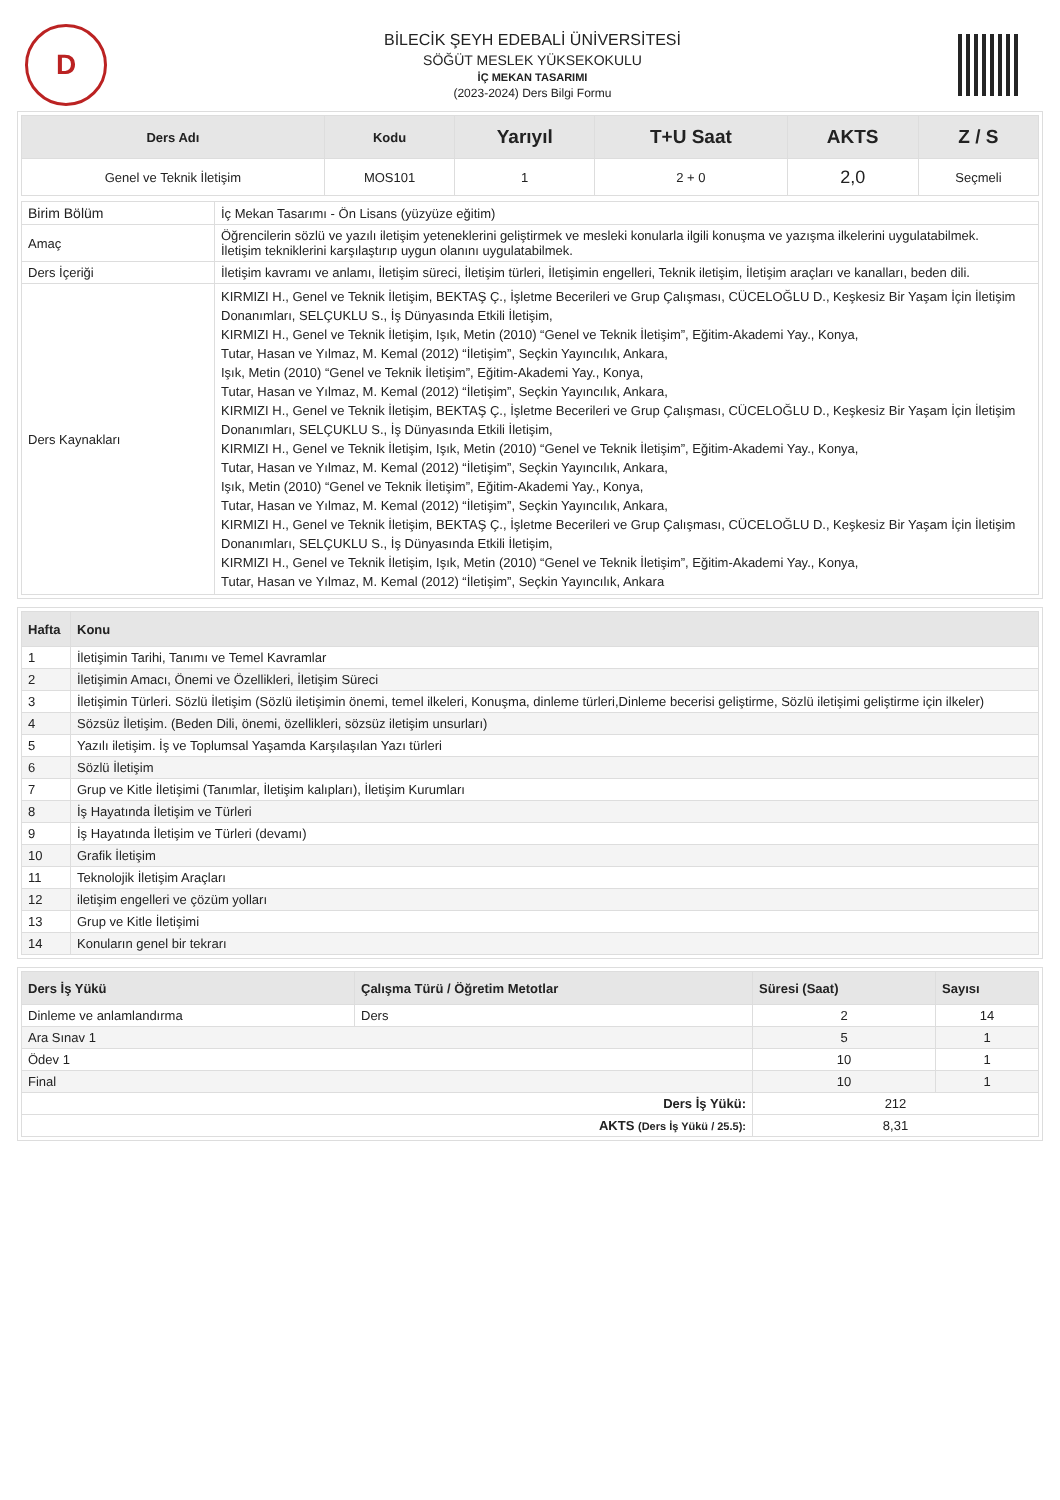D
BİLECİK ŞEYH EDEBALİ ÜNİVERSİTESİ
SÖĞÜT MESLEK YÜKSEKOKULU
İÇ MEKAN TASARIMI
(2023-2024) Ders Bilgi Formu
| Ders Adı | Kodu | Yarıyıl | T+U Saat | AKTS | Z / S |
| --- | --- | --- | --- | --- | --- |
| Genel ve Teknik İletişim | MOS101 | 1 | 2 + 0 | 2,0 | Seçmeli |
| Birim Bölüm | İç Mekan Tasarımı - Ön Lisans (yüzyüze eğitim) |
| Amaç | Öğrencilerin sözlü ve yazılı iletişim yeteneklerini geliştirmek ve mesleki konularla ilgili konuşma ve yazışma ilkelerini uygulatabilmek. İletişim tekniklerini karşılaştırıp uygun olanını uygulatabilmek. |
| Ders İçeriği | İletişim kavramı ve anlamı, İletişim süreci, İletişim türleri, İletişimin engelleri, Teknik iletişim, İletişim araçları ve kanalları, beden dili. |
| Ders Kaynakları | KIRMIZI H., Genel ve Teknik İletişim, BEKTAŞ Ç., İşletme Becerileri ve Grup Çalışması, CÜCELOĞLU D., Keşkesiz Bir Yaşam İçin İletişim Donanımları, SELÇUKLU S., İş Dünyasında Etkili İletişim, KIRMIZI H., Genel ve Teknik İletişim, Işık, Metin (2010) “Genel ve Teknik İletişim”, Eğitim-Akademi Yay., Konya, Tutar, Hasan ve Yılmaz, M. Kemal (2012) “İletişim”, Seçkin Yayıncılık, Ankara, Işık, Metin (2010) “Genel ve Teknik İletişim”, Eğitim-Akademi Yay., Konya, Tutar, Hasan ve Yılmaz, M. Kemal (2012) “İletişim”, Seçkin Yayıncılık, Ankara, KIRMIZI H., Genel ve Teknik İletişim, BEKTAŞ Ç., İşletme Becerileri ve Grup Çalışması, CÜCELOĞLU D., Keşkesiz Bir Yaşam İçin İletişim Donanımları, SELÇUKLU S., İş Dünyasında Etkili İletişim, KIRMIZI H., Genel ve Teknik İletişim, Işık, Metin (2010) “Genel ve Teknik İletişim”, Eğitim-Akademi Yay., Konya, Tutar, Hasan ve Yılmaz, M. Kemal (2012) “İletişim”, Seçkin Yayıncılık, Ankara, Işık, Metin (2010) “Genel ve Teknik İletişim”, Eğitim-Akademi Yay., Konya, Tutar, Hasan ve Yılmaz, M. Kemal (2012) “İletişim”, Seçkin Yayıncılık, Ankara, KIRMIZI H., Genel ve Teknik İletişim, BEKTAŞ Ç., İşletme Becerileri ve Grup Çalışması, CÜCELOĞLU D., Keşkesiz Bir Yaşam İçin İletişim Donanımları, SELÇUKLU S., İş Dünyasında Etkili İletişim, KIRMIZI H., Genel ve Teknik İletişim, Işık, Metin (2010) “Genel ve Teknik İletişim”, Eğitim-Akademi Yay., Konya, Tutar, Hasan ve Yılmaz, M. Kemal (2012) “İletişim”, Seçkin Yayıncılık, Ankara |
| Hafta | Konu |
| --- | --- |
| 1 | İletişimin Tarihi, Tanımı ve Temel Kavramlar |
| 2 | İletişimin Amacı, Önemi ve Özellikleri, İletişim Süreci |
| 3 | İletişimin Türleri. Sözlü İletişim (Sözlü iletişimin önemi, temel ilkeleri, Konuşma, dinleme türleri,Dinleme becerisi geliştirme, Sözlü iletişimi geliştirme için ilkeler) |
| 4 | Sözsüz İletişim. (Beden Dili, önemi, özellikleri, sözsüz iletişim unsurları) |
| 5 | Yazılı iletişim. İş ve Toplumsal Yaşamda Karşılaşılan Yazı türleri |
| 6 | Sözlü İletişim |
| 7 | Grup ve Kitle İletişimi (Tanımlar, İletişim kalıpları), İletişim Kurumları |
| 8 | İş Hayatında İletişim ve Türleri |
| 9 | İş Hayatında İletişim ve Türleri (devamı) |
| 10 | Grafik İletişim |
| 11 | Teknolojik İletişim Araçları |
| 12 | iletişim engelleri ve çözüm yolları |
| 13 | Grup ve Kitle İletişimi |
| 14 | Konuların genel bir tekrarı |
| Ders İş Yükü | Çalışma Türü / Öğretim Metotlar | Süresi (Saat) | Sayısı |
| --- | --- | --- | --- |
| Dinleme ve anlamlandırma | Ders | 2 | 14 |
| Ara Sınav 1 | | 5 | 1 |
| Ödev 1 | | 10 | 1 |
| Final | | 10 | 1 |
| Ders İş Yükü: | | 212 | |
| AKTS (Ders İş Yükü / 25.5): | | 8,31 | |